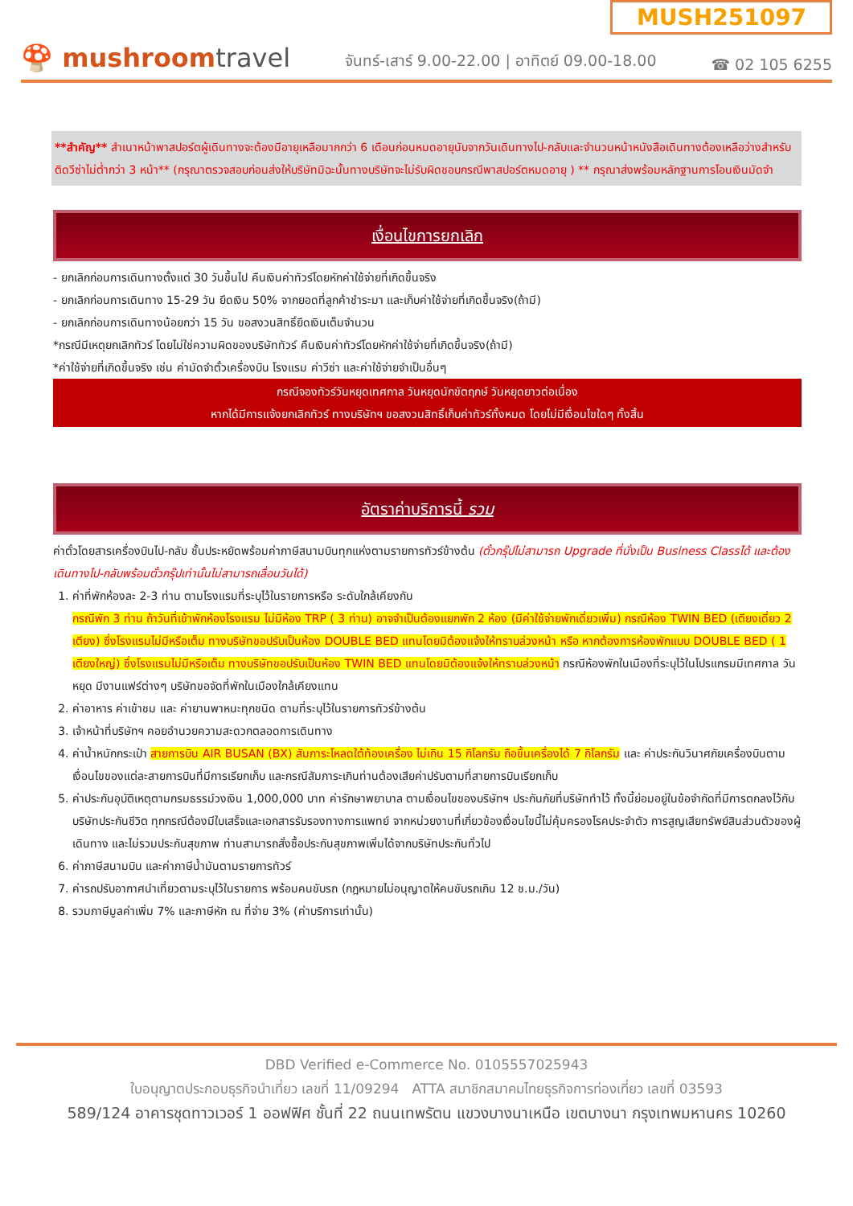MUSH251097
🍄 mushroomtravel
จันทร์-เสาร์ 9.00-22.00 | อาทิตย์ 09.00-18.00
☎ 02 105 6255
**สำคัญ** สำเนาหน้าพาสปอร์ตผู้เดินทางจะต้องมีอายุเหลือมากกว่า 6 เดือนก่อนหมดอายุนับจากวันเดินทางไป-กลับและจำนวนหน้าหนังสือเดินทางต้องเหลือว่างสำหรับติดวีซ่าไม่ต่ำกว่า 3 หน้า** (กรุณาตรวจสอบก่อนส่งให้บริษัทมิฉะนั้นทางบริษัทจะไม่รับผิดชอบกรณีพาสปอร์ตหมดอายุ ) ** กรุณาส่งพร้อมหลักฐานการโอนเงินมัดจำ
เงื่อนไขการยกเลิก
- ยกเลิกก่อนการเดินทางตั้งแต่ 30 วันขึ้นไป คืนเงินค่าทัวร์โดยหักค่าใช้จ่ายที่เกิดขึ้นจริง
- ยกเลิกก่อนการเดินทาง 15-29 วัน ยึดเงิน 50% จากยอดที่ลูกค้าชำระมา และเก็บค่าใช้จ่ายที่เกิดขึ้นจริง(ถ้ามี)
- ยกเลิกก่อนการเดินทางน้อยกว่า 15 วัน ขอสงวนสิทธิ์ยึดเงินเต็มจำนวน
*กรณีมีเหตุยกเลิกทัวร์ โดยไม่ใช่ความผิดของบริษัททัวร์ คืนเงินค่าทัวร์โดยหักค่าใช้จ่ายที่เกิดขึ้นจริง(ถ้ามี)
*ค่าใช้จ่ายที่เกิดขึ้นจริง เช่น ค่ามัดจำตั๋วเครื่องบิน โรงแรม ค่าวีซ่า และค่าใช้จ่ายจำเป็นอื่นๆ
กรณีจองทัวร์วันหยุดเทศกาล วันหยุดนักขัตฤกษ์ วันหยุดยาวต่อเนื่อง
หากได้มีการแจ้งยกเลิกทัวร์ ทางบริษัทฯ ขอสงวนสิทธิ์เก็บค่าทัวร์ทั้งหมด โดยไม่มีเงื่อนไขใดๆ ทั้งสิ้น
อัตราค่าบริการนี้ รวม
ค่าตั๋วโดยสารเครื่องบินไป-กลับ ชั้นประหยัดพร้อมค่าภาษีสนามบินทุกแห่งตามรายการทัวร์ข้างต้น (ตั๋วกรุ๊ปไม่สามารถ Upgrade ที่นั่งเป็น Business Classได้ และต้องเดินทางไป-กลับพร้อมตั๋วกรุ๊ปเท่านั้นไม่สามารถเลื่อนวันได้)
1. ค่าที่พักห้องละ 2-3 ท่าน ตามโรงแรมที่ระบุไว้ในรายการหรือ ระดับใกล้เคียงกัน
กรณีพัก 3 ท่าน ถ้าวันที่เข้าพักห้องโรงแรม ไม่มีห้อง TRP ( 3 ท่าน) อาจจำเป็นต้องแยกพัก 2 ห้อง (มีค่าใช้จ่ายพักเดี่ยวเพิ่ม) กรณีห้อง TWIN BED (เตียงเดี่ยว 2 เตียง) ซึ่งโรงแรมไม่มีหรือเต็ม ทางบริษัทขอปรับเป็นห้อง DOUBLE BED แทนโดยมิต้องแจ้งให้ทราบล่วงหน้า หรือ หากต้องการห้องพักแบบ DOUBLE BED ( 1 เตียงใหญ่) ซึ่งโรงแรมไม่มีหรือเต็ม ทางบริษัทขอปรับเป็นห้อง TWIN BED แทนโดยมิต้องแจ้งให้ทราบล่วงหน้า กรณีห้องพักในเมืองที่ระบุไว้ในโปรแกรมมีเทศกาล วันหยุด มีงานแฟร์ต่างๆ บริษัทขอจัดที่พักในเมืองใกล้เคียงแทน
2. ค่าอาหาร ค่าเข้าชม และ ค่ายานพาหนะทุกชนิด ตามที่ระบุไว้ในรายการทัวร์ข้างต้น
3. เจ้าหน้าที่บริษัทฯ คอยอำนวยความสะดวกตลอดการเดินทาง
4. ค่าน้ำหนักกระเป๋า สายการบิน AIR BUSAN (BX) สัมภาระโหลดใต้ท้องเครื่อง ไม่เกิน 15 กิโลกรัม ถือขึ้นเครื่องได้ 7 กิโลกรัม และ ค่าประกันวินาศภัยเครื่องบินตามเงื่อนไขของแต่ละสายการบินที่มีการเรียกเก็บ และกรณีสัมภาระเกินท่านต้องเสียค่าปรับตามที่สายการบินเรียกเก็บ
5. ค่าประกันอุบัติเหตุตามกรมธรรม์วงเงิน 1,000,000 บาท ค่ารักษาพยาบาล ตามเงื่อนไขของบริษัทฯ ประกันภัยที่บริษัททำไว้ ทั้งนี้ย่อมอยู่ในข้อจำกัดที่มีการตกลงไว้กับบริษัทประกันชีวิต ทุกกรณีต้องมีใบเสร็จและเอกสารรับรองทางการแพทย์ จากหน่วยงานที่เกี่ยวข้องเงื่อนไขนี้ไม่คุ้มครองโรคประจำตัว การสูญเสียทรัพย์สินส่วนตัวของผู้เดินทาง และไม่รวมประกันสุขภาพ ท่านสามารถสั่งซื้อประกันสุขภาพเพิ่มได้จากบริษัทประกันทั่วไป
6. ค่าภาษีสนามบิน และค่าภาษีน้ำมันตามรายการทัวร์
7. ค่ารถปรับอากาศนำเที่ยวตามระบุไว้ในรายการ พร้อมคนขับรถ (กฎหมายไม่อนุญาตให้คนขับรถเกิน 12 ช.ม./วัน)
8. รวมภาษีมูลค่าเพิ่ม 7% และภาษีหัก ณ ที่จ่าย 3% (ค่าบริการเท่านั้น)
DBD Verified e-Commerce No. 0105557025943
ใบอนุญาตประกอบธุรกิจนำเที่ยว เลขที่ 11/09294 ATTA สมาชิกสมาคมไทยธุรกิจการท่องเที่ยว เลขที่ 03593
589/124 อาคารชุดทาวเวอร์ 1 ออฟฟิศ ชั้นที่ 22 ถนนเทพรัตน แขวงบางนาเหนือ เขตบางนา กรุงเทพมหานคร 10260